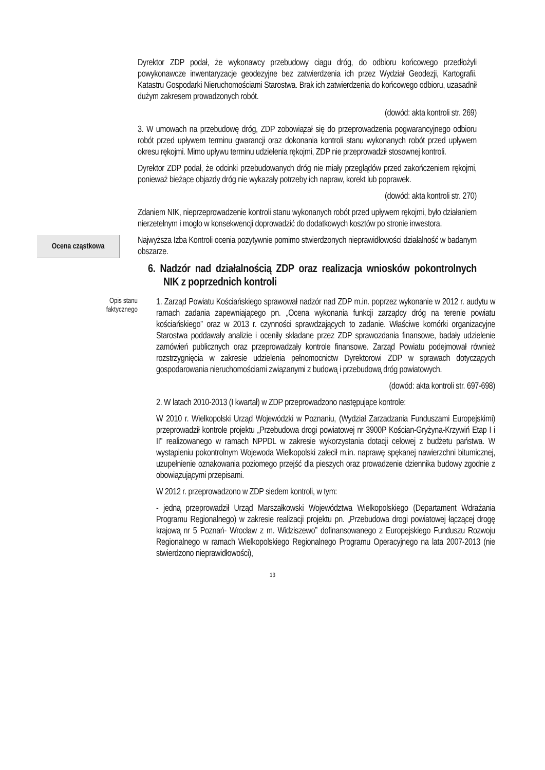Dyrektor ZDP podał, że wykonawcy przebudowy ciągu dróg, do odbioru końcowego przedłożyli powykonawcze inwentaryzacje geodezyjne bez zatwierdzenia ich przez Wydział Geodezji, Kartografii. Katastru Gospodarki Nieruchomościami Starostwa. Brak ich zatwierdzenia do końcowego odbioru, uzasadnił dużym zakresem prowadzonych robót.
(dowód: akta kontroli str. 269)
3. W umowach na przebudowę dróg, ZDP zobowiązał się do przeprowadzenia pogwarancyjnego odbioru robót przed upływem terminu gwarancji oraz dokonania kontroli stanu wykonanych robót przed upływem okresu rękojmi. Mimo upływu terminu udzielenia rękojmi, ZDP nie przeprowadził stosownej kontroli.
Dyrektor ZDP podał, że odcinki przebudowanych dróg nie miały przeglądów przed zakończeniem rękojmi, ponieważ bieżące objazdy dróg nie wykazały potrzeby ich napraw, korekt lub poprawek.
(dowód: akta kontroli str. 270)
Zdaniem NIK, nieprzeprowadzenie kontroli stanu wykonanych robót przed upływem rękojmi, było działaniem nierzetelnym i mogło w konsekwencji doprowadzić do dodatkowych kosztów po stronie inwestora.
Ocena cząstkowa
Najwyższa Izba Kontroli ocenia pozytywnie pomimo stwierdzonych nieprawidłowości działalność w badanym obszarze.
6. Nadzór nad działalnością ZDP oraz realizacja wniosków pokontrolnych NIK z poprzednich kontroli
Opis stanu
faktycznego
1. Zarząd Powiatu Kościańskiego sprawował nadzór nad ZDP m.in. poprzez wykonanie w 2012 r. audytu w ramach zadania zapewniającego pn. „Ocena wykonania funkcji zarządcy dróg na terenie powiatu kościańskiego” oraz w 2013 r. czynności sprawdzających to zadanie. Właściwe komórki organizacyjne Starostwa poddawały analizie i oceniły składane przez ZDP sprawozdania finansowe, badały udzielenie zamówień publicznych oraz przeprowadzały kontrole finansowe. Zarząd Powiatu podejmował również rozstrzygnięcia w zakresie udzielenia pełnomocnictw Dyrektorowi ZDP w sprawach dotyczących gospodarowania nieruchomościami związanymi z budową i przebudową dróg powiatowych.
(dowód: akta kontroli str. 697-698)
2. W latach 2010-2013 (I kwartał) w ZDP przeprowadzono następujące kontrole:
W 2010 r. Wielkopolski Urząd Wojewódzki w Poznaniu, (Wydział Zarzadzania Funduszami Europejskimi) przeprowadził kontrole projektu „Przebudowa drogi powiatowej nr 3900P Kościan-Gryżyna-Krzywiń Etap I i II” realizowanego w ramach NPPDL w zakresie wykorzystania dotacji celowej z budżetu państwa. W wystąpieniu pokontrolnym Wojewoda Wielkopolski zalecił m.in. naprawę spękanej nawierzchni bitumicznej, uzupełnienie oznakowania poziomego przejść dla pieszych oraz prowadzenie dziennika budowy zgodnie z obowiązującymi przepisami.
W 2012 r. przeprowadzono w ZDP siedem kontroli, w tym:
- jedną przeprowadził Urząd Marszałkowski Województwa Wielkopolskiego (Departament Wdrażania Programu Regionalnego) w zakresie realizacji projektu pn. „Przebudowa drogi powiatowej łączącej drogę krajową nr 5 Poznań- Wrocław z m. Widziszewo” dofinansowanego z Europejskiego Funduszu Rozwoju Regionalnego w ramach Wielkopolskiego Regionalnego Programu Operacyjnego na lata 2007-2013 (nie stwierdzono nieprawidłowości),
13